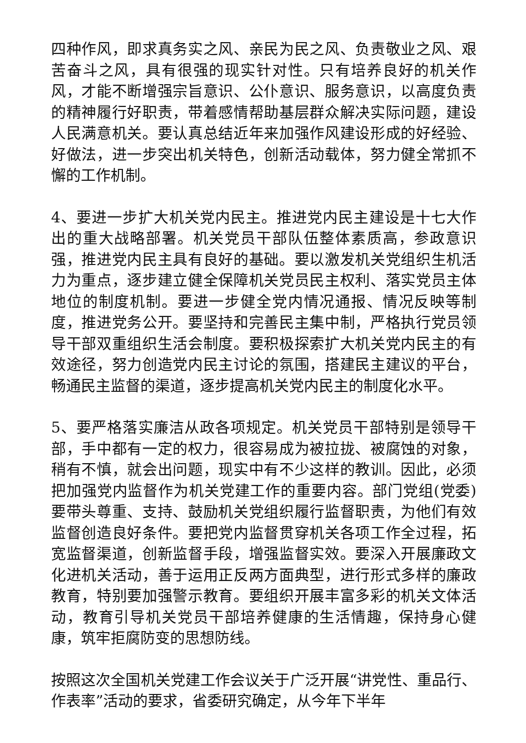四种作风，即求真务实之风、亲民为民之风、负责敬业之风、艰苦奋斗之风，具有很强的现实针对性。只有培养良好的机关作风，才能不断增强宗旨意识、公仆意识、服务意识，以高度负责的精神履行好职责，带着感情帮助基层群众解决实际问题，建设人民满意机关。要认真总结近年来加强作风建设形成的好经验、好做法，进一步突出机关特色，创新活动载体，努力健全常抓不懈的工作机制。
4、要进一步扩大机关党内民主。推进党内民主建设是十七大作出的重大战略部署。机关党员干部队伍整体素质高，参政意识强，推进党内民主具有良好的基础。要以激发机关党组织生机活力为重点，逐步建立健全保障机关党员民主权利、落实党员主体地位的制度机制。要进一步健全党内情况通报、情况反映等制度，推进党务公开。要坚持和完善民主集中制，严格执行党员领导干部双重组织生活会制度。要积极探索扩大机关党内民主的有效途径，努力创造党内民主讨论的氛围，搭建民主建议的平台，畅通民主监督的渠道，逐步提高机关党内民主的制度化水平。
5、要严格落实廉洁从政各项规定。机关党员干部特别是领导干部，手中都有一定的权力，很容易成为被拉拢、被腐蚀的对象，稍有不慎，就会出问题，现实中有不少这样的教训。因此，必须把加强党内监督作为机关党建工作的重要内容。部门党组(党委)要带头尊重、支持、鼓励机关党组织履行监督职责，为他们有效监督创造良好条件。要把党内监督贯穿机关各项工作全过程，拓宽监督渠道，创新监督手段，增强监督实效。要深入开展廉政文化进机关活动，善于运用正反两方面典型，进行形式多样的廉政教育，特别要加强警示教育。要组织开展丰富多彩的机关文体活动，教育引导机关党员干部培养健康的生活情趣，保持身心健康，筑牢拒腐防变的思想防线。
按照这次全国机关党建工作会议关于广泛开展“讲党性、重品行、作表率”活动的要求，省委研究确定，从今年下半年